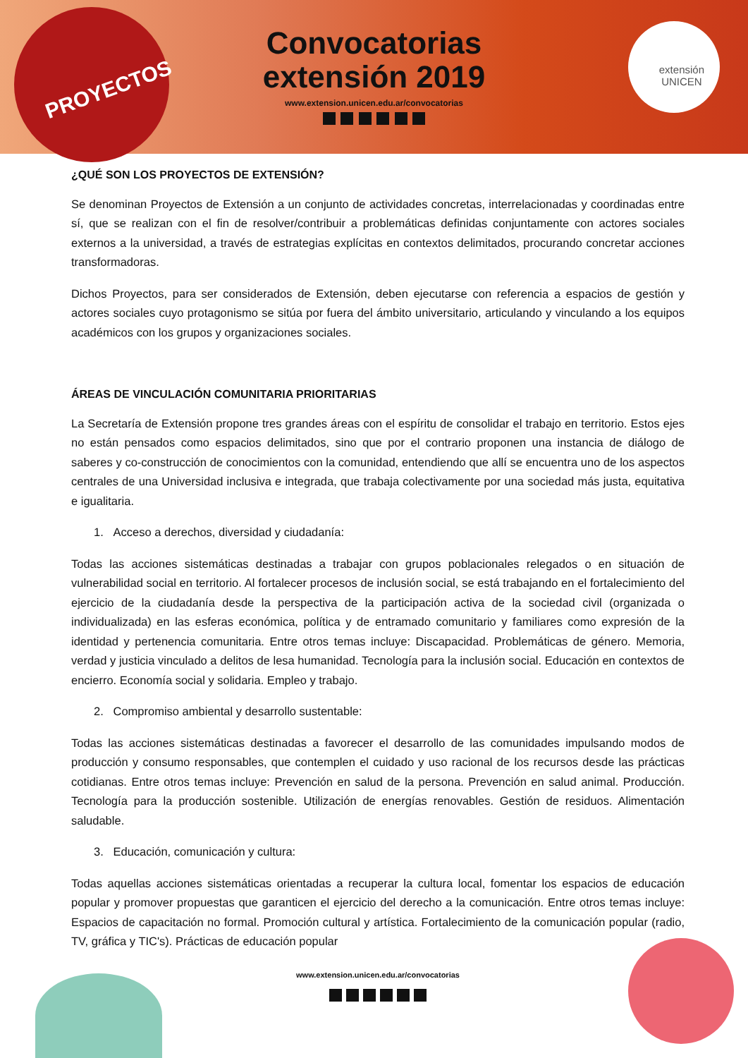PROYECTOS
extensión
UNICEN
Convocatorias
extensión 2019
www.extension.unicen.edu.ar/convocatorias
¿QUÉ SON LOS PROYECTOS DE EXTENSIÓN?
Se denominan Proyectos de Extensión a un conjunto de actividades concretas, interrelacionadas y coordinadas entre sí, que se realizan con el fin de resolver/contribuir a problemáticas definidas conjuntamente con actores sociales externos a la universidad, a través de estrategias explícitas en contextos delimitados, procurando concretar acciones transformadoras.
Dichos Proyectos, para ser considerados de Extensión, deben ejecutarse con referencia a espacios de gestión y actores sociales cuyo protagonismo se sitúa por fuera del ámbito universitario, articulando y vinculando a los equipos académicos con los grupos y organizaciones sociales.
ÁREAS DE VINCULACIÓN COMUNITARIA PRIORITARIAS
La Secretaría de Extensión propone tres grandes áreas con el espíritu de consolidar el trabajo en territorio. Estos ejes no están pensados como espacios delimitados, sino que por el contrario proponen una instancia de diálogo de saberes y co-construcción de conocimientos con la comunidad, entendiendo que allí se encuentra uno de los aspectos centrales de una Universidad inclusiva e integrada, que trabaja colectivamente por una sociedad más justa, equitativa e igualitaria.
1. Acceso a derechos, diversidad y ciudadanía:
Todas las acciones sistemáticas destinadas a trabajar con grupos poblacionales relegados o en situación de vulnerabilidad social en territorio. Al fortalecer procesos de inclusión social, se está trabajando en el fortalecimiento del ejercicio de la ciudadanía desde la perspectiva de la participación activa de la sociedad civil (organizada o individualizada) en las esferas económica, política y de entramado comunitario y familiares como expresión de la identidad y pertenencia comunitaria. Entre otros temas incluye: Discapacidad. Problemáticas de género. Memoria, verdad y justicia vinculado a delitos de lesa humanidad. Tecnología para la inclusión social. Educación en contextos de encierro. Economía social y solidaria. Empleo y trabajo.
2. Compromiso ambiental y desarrollo sustentable:
Todas las acciones sistemáticas destinadas a favorecer el desarrollo de las comunidades impulsando modos de producción y consumo responsables, que contemplen el cuidado y uso racional de los recursos desde las prácticas cotidianas. Entre otros temas incluye: Prevención en salud de la persona. Prevención en salud animal. Producción. Tecnología para la producción sostenible. Utilización de energías renovables. Gestión de residuos. Alimentación saludable.
3. Educación, comunicación y cultura:
Todas aquellas acciones sistemáticas orientadas a recuperar la cultura local, fomentar los espacios de educación popular y promover propuestas que garanticen el ejercicio del derecho a la comunicación. Entre otros temas incluye: Espacios de capacitación no formal. Promoción cultural y artística. Fortalecimiento de la comunicación popular (radio, TV, gráfica y TIC's). Prácticas de educación popular
www.extension.unicen.edu.ar/convocatorias